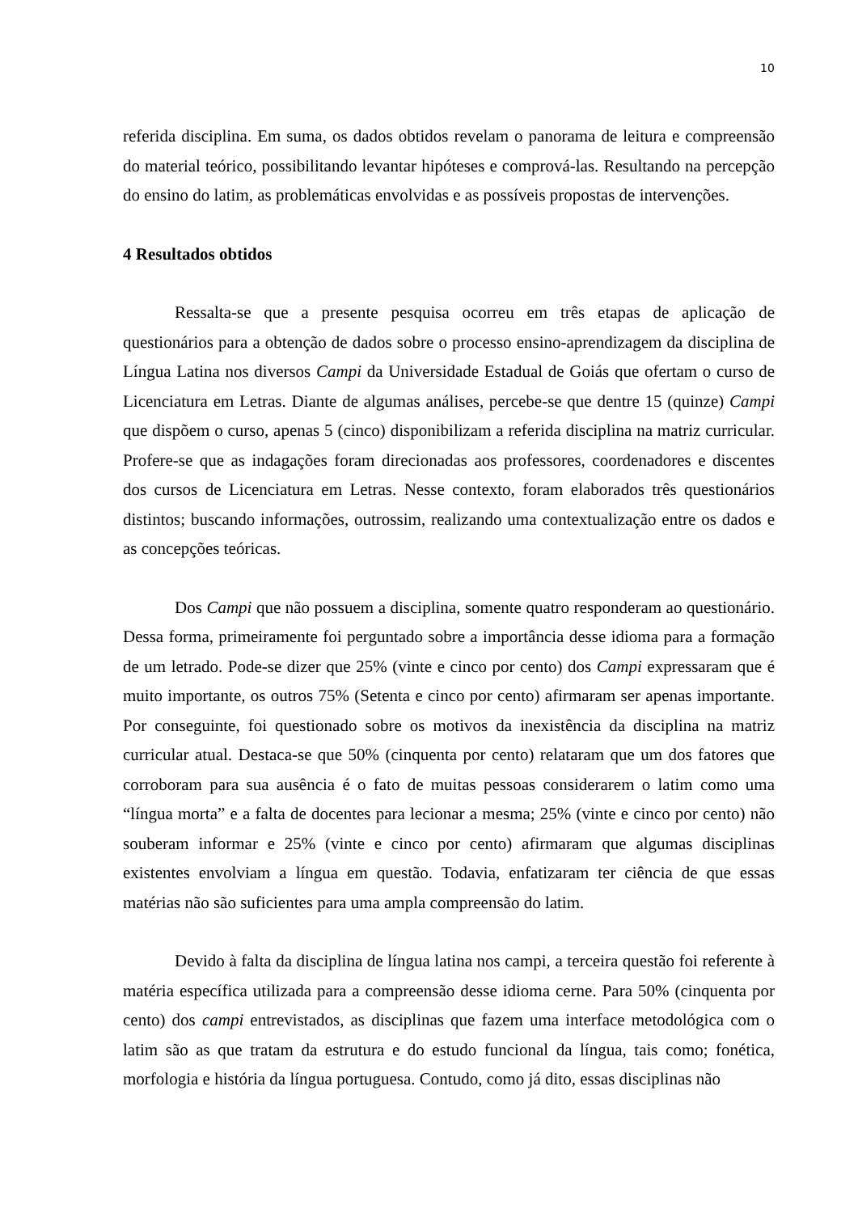10
referida disciplina. Em suma, os dados obtidos revelam o panorama de leitura e compreensão do material teórico, possibilitando levantar hipóteses e comprová-las. Resultando na percepção do ensino do latim, as problemáticas envolvidas e as possíveis propostas de intervenções.
4 Resultados obtidos
Ressalta-se que a presente pesquisa ocorreu em três etapas de aplicação de questionários para a obtenção de dados sobre o processo ensino-aprendizagem da disciplina de Língua Latina nos diversos Campi da Universidade Estadual de Goiás que ofertam o curso de Licenciatura em Letras. Diante de algumas análises, percebe-se que dentre 15 (quinze) Campi que dispõem o curso, apenas 5 (cinco) disponibilizam a referida disciplina na matriz curricular. Profere-se que as indagações foram direcionadas aos professores, coordenadores e discentes dos cursos de Licenciatura em Letras. Nesse contexto, foram elaborados três questionários distintos; buscando informações, outrossim, realizando uma contextualização entre os dados e as concepções teóricas.
Dos Campi que não possuem a disciplina, somente quatro responderam ao questionário. Dessa forma, primeiramente foi perguntado sobre a importância desse idioma para a formação de um letrado. Pode-se dizer que 25% (vinte e cinco por cento) dos Campi expressaram que é muito importante, os outros 75% (Setenta e cinco por cento) afirmaram ser apenas importante. Por conseguinte, foi questionado sobre os motivos da inexistência da disciplina na matriz curricular atual. Destaca-se que 50% (cinquenta por cento) relataram que um dos fatores que corroboram para sua ausência é o fato de muitas pessoas considerarem o latim como uma “língua morta” e a falta de docentes para lecionar a mesma; 25% (vinte e cinco por cento) não souberam informar e 25% (vinte e cinco por cento) afirmaram que algumas disciplinas existentes envolviam a língua em questão. Todavia, enfatizaram ter ciência de que essas matérias não são suficientes para uma ampla compreensão do latim.
Devido à falta da disciplina de língua latina nos campi, a terceira questão foi referente à matéria específica utilizada para a compreensão desse idioma cerne. Para 50% (cinquenta por cento) dos campi entrevistados, as disciplinas que fazem uma interface metodológica com o latim são as que tratam da estrutura e do estudo funcional da língua, tais como; fonética, morfologia e história da língua portuguesa. Contudo, como já dito, essas disciplinas não